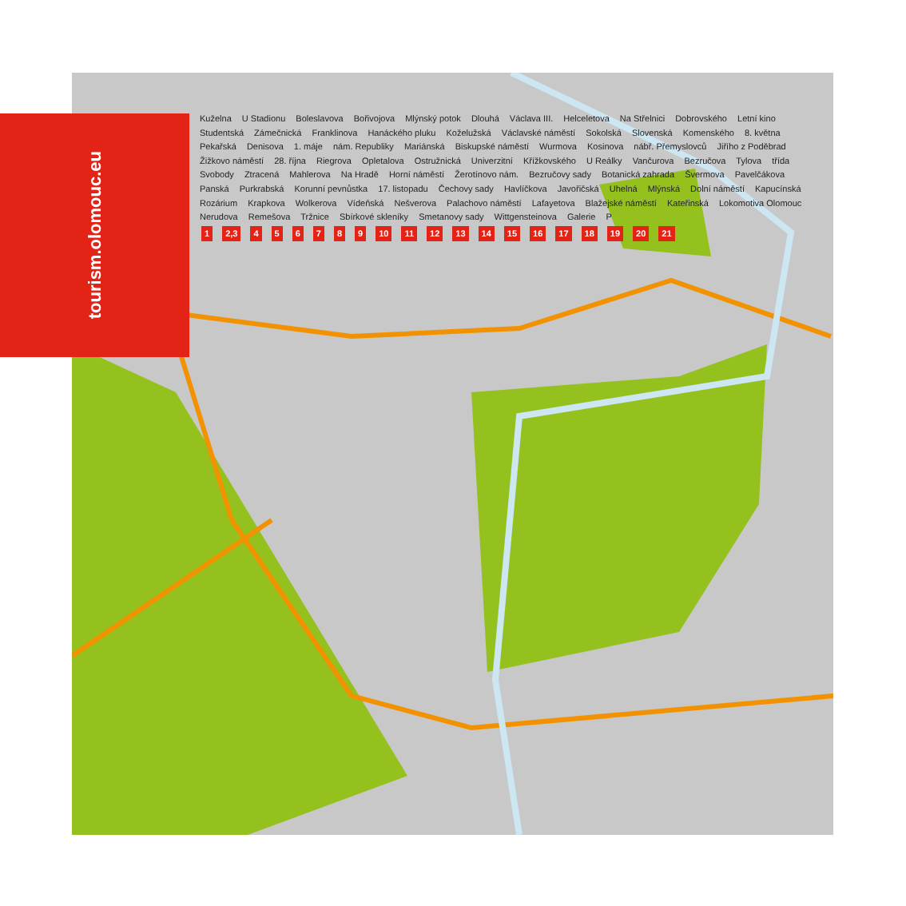tourism.olomouc.eu
Kuželna U Stadionu Boleslavova Bořivojova Mlýnský potok Dlouhá Václava III. Helceletova Na Střelnici Dobrovského Letní kino Studentská Zámečnická Franklinova Hanáckého pluku Koželužská Václavské náměstí Sokolská Slovenská Komenského 8. května Pekařská Denisova 1. máje nám. Republiky Mariánská Biskupské náměstí Wurmova Kosinova nábř. Přemyslovců Jiřího z Poděbrad Žižkovo náměstí 28. října Riegrova Opletalova Ostružnická Univerzitní Křížkovského U Reálky Vančurova Bezručova Tylova třída Svobody Ztracená Mahlerova Na Hradě Horní náměstí Žerotínovo nám. Bezručovy sady Botanická zahrada Švermova Pavelčákova Panská Purkrabská Korunní pevnůstka 17. listopadu Čechovy sady Havlíčkova Javořičská Uhelná Mlýnská Dolní náměstí Kapucínská Rozárium Krapkova Wolkerova Vídeňská Nešverova Palachovo náměstí Lafayetova Blažejské náměstí Kateřinská Lokomotiva Olomouc Nerudova Remešova Tržnice Sbírkové skleníky Smetanovy sady Wittgensteinova Galerie P
1 2,3 456789 10 11 12 13 14 15 16 17 18 19 20 21